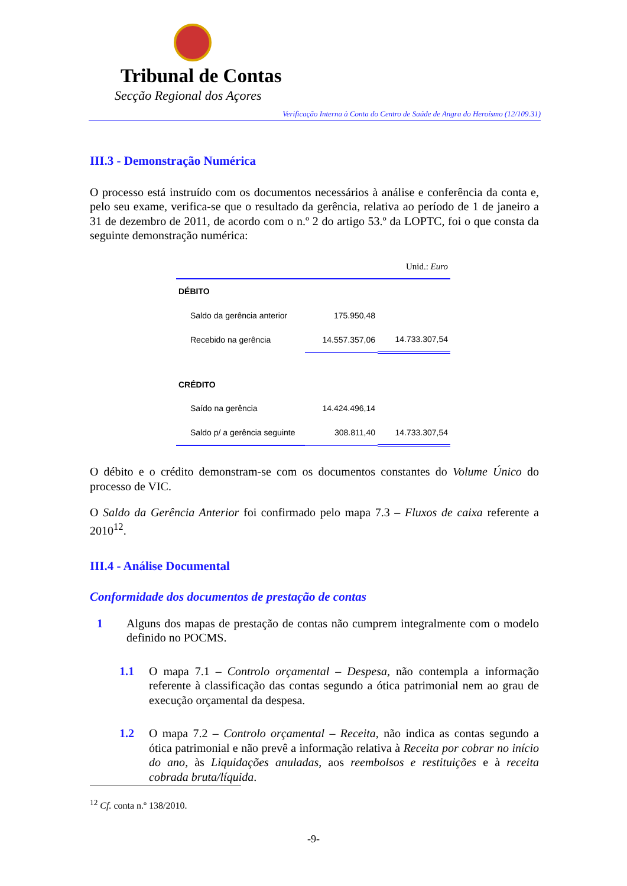Tribunal de Contas
Secção Regional dos Açores
Verificação Interna à Conta do Centro de Saúde de Angra do Heroísmo (12/109.31)
III.3 - Demonstração Numérica
O processo está instruído com os documentos necessários à análise e conferência da conta e, pelo seu exame, verifica-se que o resultado da gerência, relativa ao período de 1 de janeiro a 31 de dezembro de 2011, de acordo com o n.º 2 do artigo 53.º da LOPTC, foi o que consta da seguinte demonstração numérica:
| Unid.: Euro | | |
| DÉBITO | | |
| Saldo da gerência anterior | 175.950,48 | |
| Recebido na gerência | 14.557.357,06 | 14.733.307,54 |
| CRÉDITO | | |
| Saído na gerência | 14.424.496,14 | |
| Saldo p/ a gerência seguinte | 308.811,40 | 14.733.307,54 |
O débito e o crédito demonstram-se com os documentos constantes do Volume Único do processo de VIC.
O Saldo da Gerência Anterior foi confirmado pelo mapa 7.3 – Fluxos de caixa referente a 2010<sup>12</sup>.
III.4 - Análise Documental
Conformidade dos documentos de prestação de contas
1 Alguns dos mapas de prestação de contas não cumprem integralmente com o modelo definido no POCMS.
1.1 O mapa 7.1 – Controlo orçamental – Despesa, não contempla a informação referente à classificação das contas segundo a ótica patrimonial nem ao grau de execução orçamental da despesa.
1.2 O mapa 7.2 – Controlo orçamental – Receita, não indica as contas segundo a ótica patrimonial e não prevê a informação relativa à Receita por cobrar no início do ano, às Liquidações anuladas, aos reembolsos e restituições e à receita cobrada bruta/líquida.
<sup>12</sup> Cf. conta n.º 138/2010.
-9-